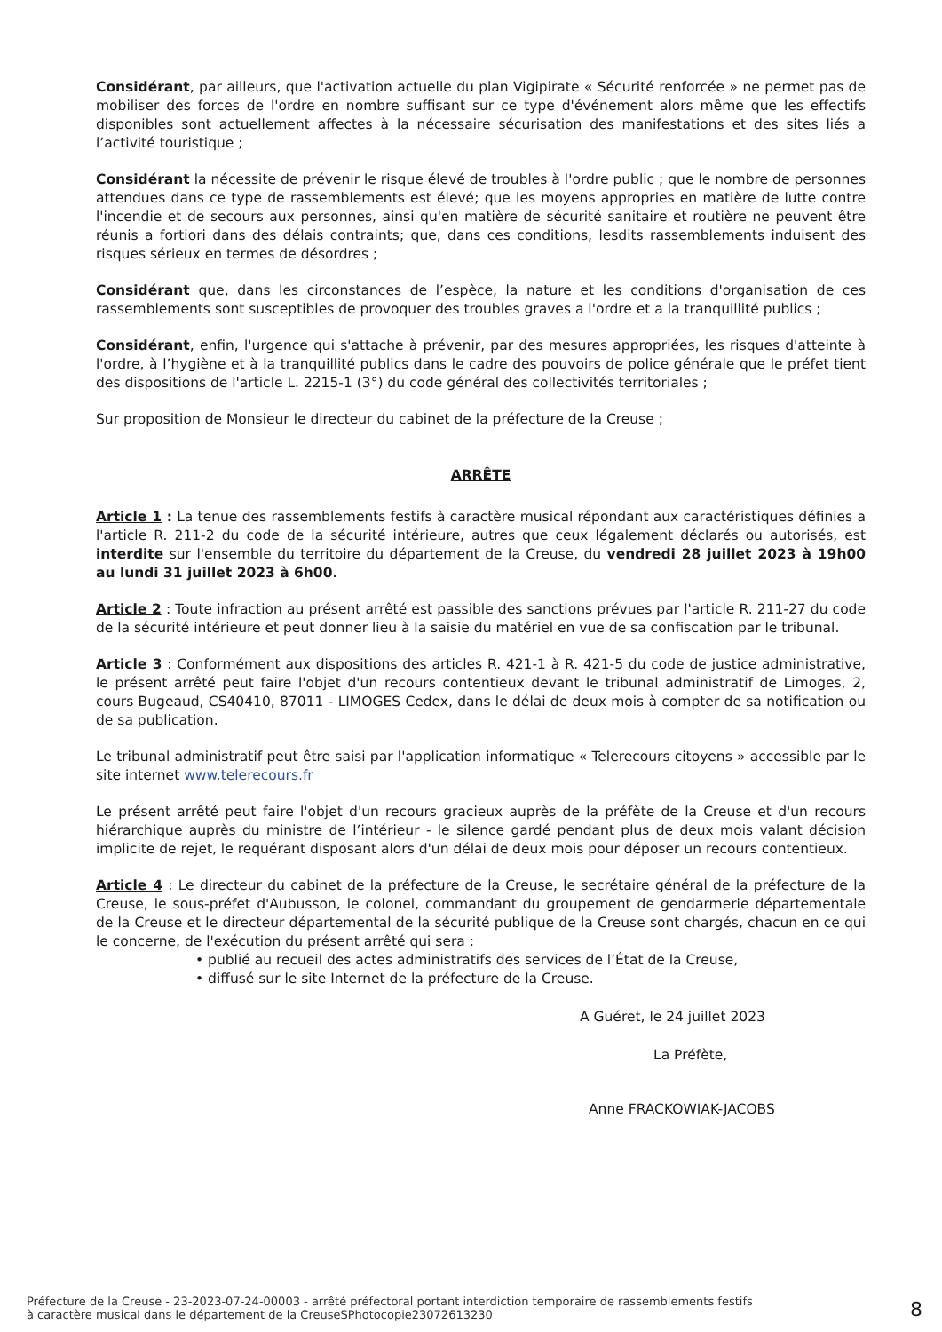Considérant, par ailleurs, que l'activation actuelle du plan Vigipirate « Sécurité renforcée » ne permet pas de mobiliser des forces de l'ordre en nombre suffisant sur ce type d'événement alors même que les effectifs disponibles sont actuellement affectes à la nécessaire sécurisation des manifestations et des sites liés a l’activité touristique ;
Considérant la nécessite de prévenir le risque élevé de troubles à l'ordre public ; que le nombre de personnes attendues dans ce type de rassemblements est élevé; que les moyens appropries en matière de lutte contre l'incendie et de secours aux personnes, ainsi qu'en matière de sécurité sanitaire et routière ne peuvent être réunis a fortiori dans des délais contraints; que, dans ces conditions, lesdits rassemblements induisent des risques sérieux en termes de désordres ;
Considérant que, dans les circonstances de l’espèce, la nature et les conditions d'organisation de ces rassemblements sont susceptibles de provoquer des troubles graves a l'ordre et a la tranquillité publics ;
Considérant, enfin, l'urgence qui s'attache à prévenir, par des mesures appropriées, les risques d'atteinte à l'ordre, à l’hygiène et à la tranquillité publics dans le cadre des pouvoirs de police générale que le préfet tient des dispositions de l'article L. 2215-1 (3°) du code général des collectivités territoriales ;
Sur proposition de Monsieur le directeur du cabinet de la préfecture de la Creuse ;
ARRÊTE
Article 1 : La tenue des rassemblements festifs à caractère musical répondant aux caractéristiques définies a l'article R. 211-2 du code de la sécurité intérieure, autres que ceux légalement déclarés ou autorisés, est interdite sur l'ensemble du territoire du département de la Creuse, du vendredi 28 juillet 2023 à 19h00 au lundi 31 juillet 2023 à 6h00.
Article 2 : Toute infraction au présent arrêté est passible des sanctions prévues par l'article R. 211-27 du code de la sécurité intérieure et peut donner lieu à la saisie du matériel en vue de sa confiscation par le tribunal.
Article 3 : Conformément aux dispositions des articles R. 421-1 à R. 421-5 du code de justice administrative, le présent arrêté peut faire l'objet d'un recours contentieux devant le tribunal administratif de Limoges, 2, cours Bugeaud, CS40410, 87011 - LIMOGES Cedex, dans le délai de deux mois à compter de sa notification ou de sa publication.
Le tribunal administratif peut être saisi par l'application informatique « Telerecours citoyens » accessible par le site internet www.telerecours.fr
Le présent arrêté peut faire l'objet d'un recours gracieux auprès de la préfète de la Creuse et d'un recours hiérarchique auprès du ministre de l’intérieur - le silence gardé pendant plus de deux mois valant décision implicite de rejet, le requérant disposant alors d'un délai de deux mois pour déposer un recours contentieux.
Article 4 : Le directeur du cabinet de la préfecture de la Creuse, le secrétaire général de la préfecture de la Creuse, le sous-préfet d'Aubusson, le colonel, commandant du groupement de gendarmerie départementale de la Creuse et le directeur départemental de la sécurité publique de la Creuse sont chargés, chacun en ce qui le concerne, de l'exécution du présent arrêté qui sera :
• publié au recueil des actes administratifs des services de l’État de la Creuse,
• diffusé sur le site Internet de la préfecture de la Creuse.
A Guéret, le 24 juillet 2023
La Préfète,
Anne FRACKOWIAK-JACOBS
Préfecture de la Creuse - 23-2023-07-24-00003 - arrêté préfectoral portant interdiction temporaire de rassemblements festifs
à caractère musical dans le département de la CreuseSPhotocopie23072613230
8